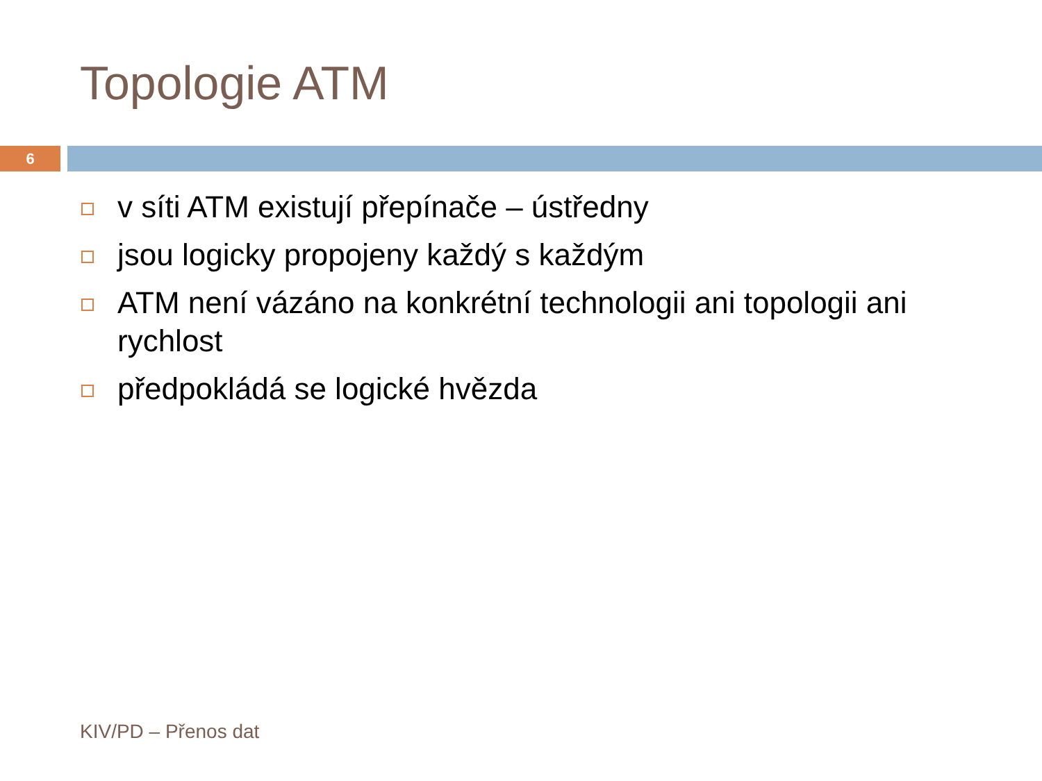Topologie ATM
6
v síti ATM existují přepínače – ústředny
jsou logicky propojeny každý s každým
ATM není vázáno na konkrétní technologii ani topologii ani rychlost
předpokládá se logické hvězda
KIV/PD – Přenos dat